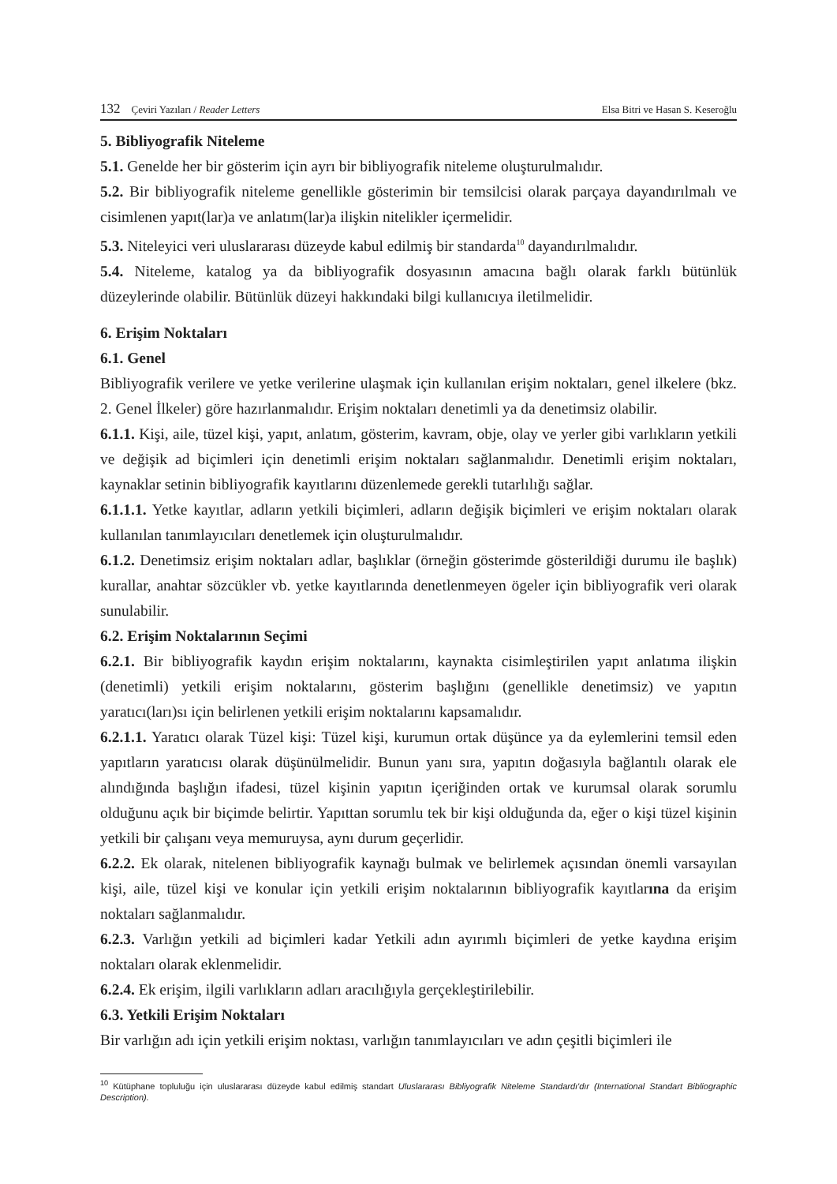132 Çeviri Yazıları / Reader Letters
Elsa Bitri ve Hasan S. Keseroğlu
5. Bibliyografik Niteleme
5.1. Genelde her bir gösterim için ayrı bir bibliyografik niteleme oluşturulmalıdır.
5.2. Bir bibliyografik niteleme genellikle gösterimin bir temsilcisi olarak parçaya dayandırılmalı ve cisimlenen yapıt(lar)a ve anlatım(lar)a ilişkin nitelikler içermelidir.
5.3. Niteleyici veri uluslararası düzeyde kabul edilmiş bir standarda<sup>10</sup> dayandırılmalıdır.
5.4. Niteleme, katalog ya da bibliyografik dosyasının amacına bağlı olarak farklı bütünlük düzeylerinde olabilir. Bütünlük düzeyi hakkındaki bilgi kullanıcıya iletilmelidir.
6. Erişim Noktaları
6.1. Genel
Bibliyografik verilere ve yetke verilerine ulaşmak için kullanılan erişim noktaları, genel ilkelere (bkz. 2. Genel İlkeler) göre hazırlanmalıdır. Erişim noktaları denetimli ya da denetimsiz olabilir.
6.1.1. Kişi, aile, tüzel kişi, yapıt, anlatım, gösterim, kavram, obje, olay ve yerler gibi varlıkların yetkili ve değişik ad biçimleri için denetimli erişim noktaları sağlanmalıdır. Denetimli erişim noktaları, kaynaklar setinin bibliyografik kayıtlarını düzenlemede gerekli tutarlılığı sağlar.
6.1.1.1. Yetke kayıtlar, adların yetkili biçimleri, adların değişik biçimleri ve erişim noktaları olarak kullanılan tanımlayıcıları denetlemek için oluşturulmalıdır.
6.1.2. Denetimsiz erişim noktaları adlar, başlıklar (örneğin gösterimde gösterildiği durumu ile başlık) kurallar, anahtar sözcükler vb. yetke kayıtlarında denetlenmeyen ögeler için bibliyografik veri olarak sunulabilir.
6.2. Erişim Noktalarının Seçimi
6.2.1. Bir bibliyografik kaydın erişim noktalarını, kaynakta cisimleştirilen yapıt anlatıma ilişkin (denetimli) yetkili erişim noktalarını, gösterim başlığını (genellikle denetimsiz) ve yapıtın yaratıcı(ları)sı için belirlenen yetkili erişim noktalarını kapsamalıdır.
6.2.1.1. Yaratıcı olarak Tüzel kişi: Tüzel kişi, kurumun ortak düşünce ya da eylemlerini temsil eden yapıtların yaratıcısı olarak düşünülmelidir. Bunun yanı sıra, yapıtın doğasıyla bağlantılı olarak ele alındığında başlığın ifadesi, tüzel kişinin yapıtın içeriğinden ortak ve kurumsal olarak sorumlu olduğunu açık bir biçimde belirtir. Yapıttan sorumlu tek bir kişi olduğunda da, eğer o kişi tüzel kişinin yetkili bir çalışanı veya memuruysa, aynı durum geçerlidir.
6.2.2. Ek olarak, nitelenen bibliyografik kaynağı bulmak ve belirlemek açısından önemli varsayılan kişi, aile, tüzel kişi ve konular için yetkili erişim noktalarının bibliyografik kayıtlarına da erişim noktaları sağlanmalıdır.
6.2.3. Varlığın yetkili ad biçimleri kadar Yetkili adın ayırımlı biçimleri de yetke kaydına erişim noktaları olarak eklenmelidir.
6.2.4. Ek erişim, ilgili varlıkların adları aracılığıyla gerçekleştirilebilir.
6.3. Yetkili Erişim Noktaları
Bir varlığın adı için yetkili erişim noktası, varlığın tanımlayıcıları ve adın çeşitli biçimleri ile
<sup>10</sup> Kütüphane topluluğu için uluslararası düzeyde kabul edilmiş standart Uluslararası Bibliyografik Niteleme Standardı'dır (International Standart Bibliographic Description).